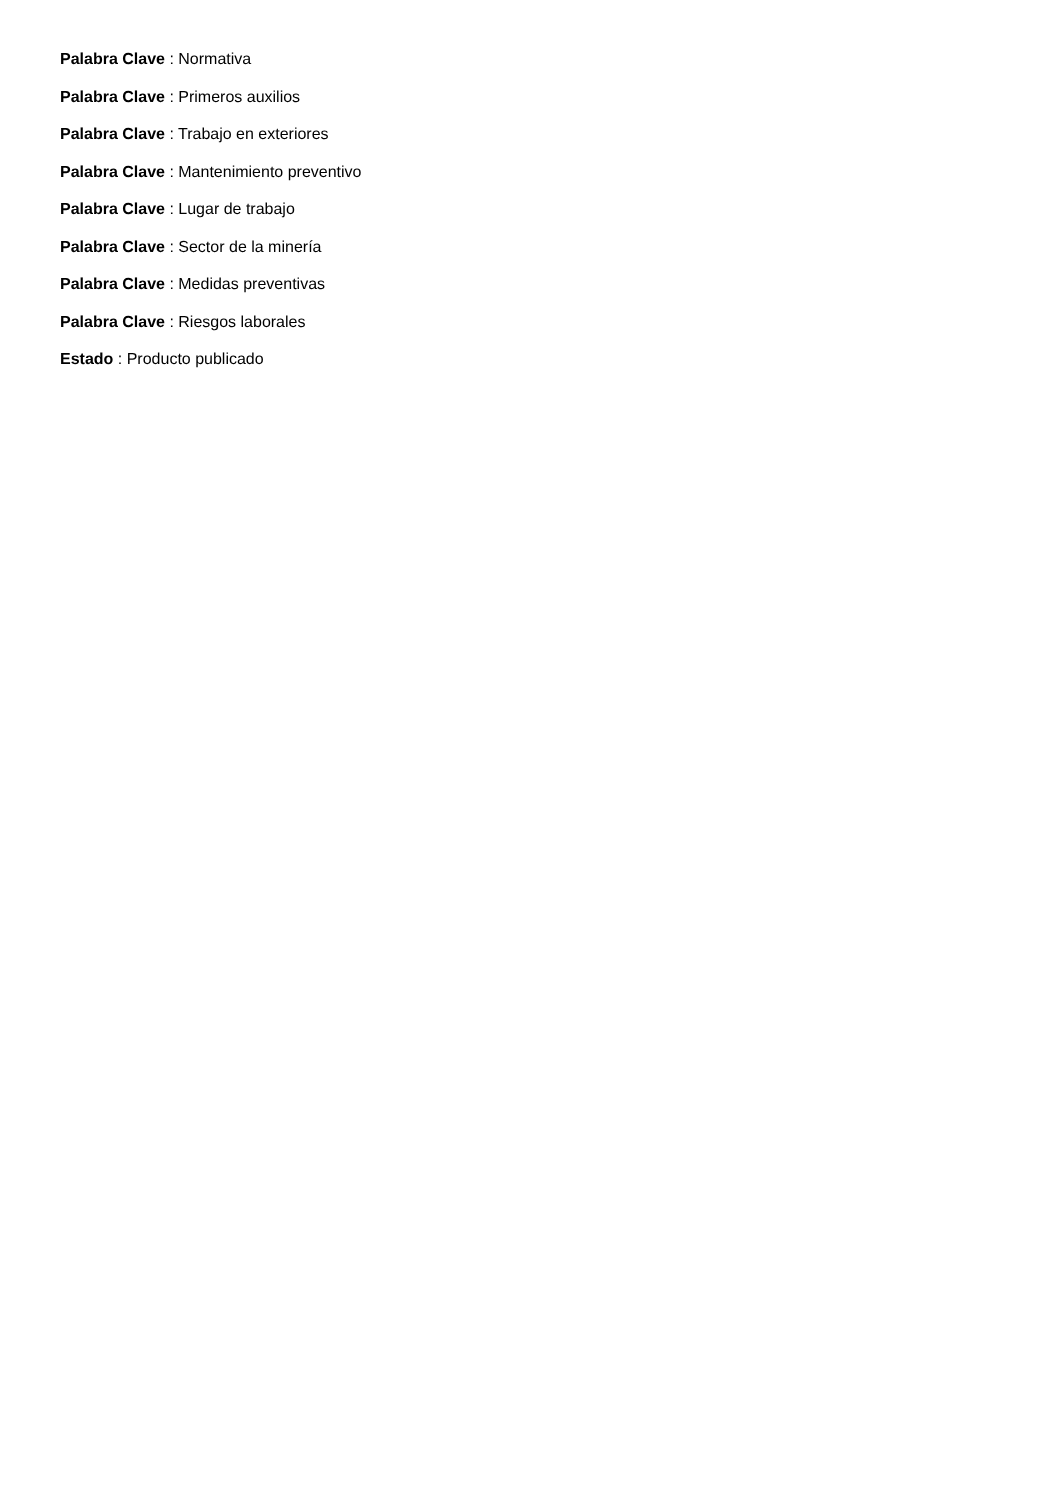Palabra Clave : Normativa
Palabra Clave : Primeros auxilios
Palabra Clave : Trabajo en exteriores
Palabra Clave : Mantenimiento preventivo
Palabra Clave : Lugar de trabajo
Palabra Clave : Sector de la minería
Palabra Clave : Medidas preventivas
Palabra Clave : Riesgos laborales
Estado : Producto publicado